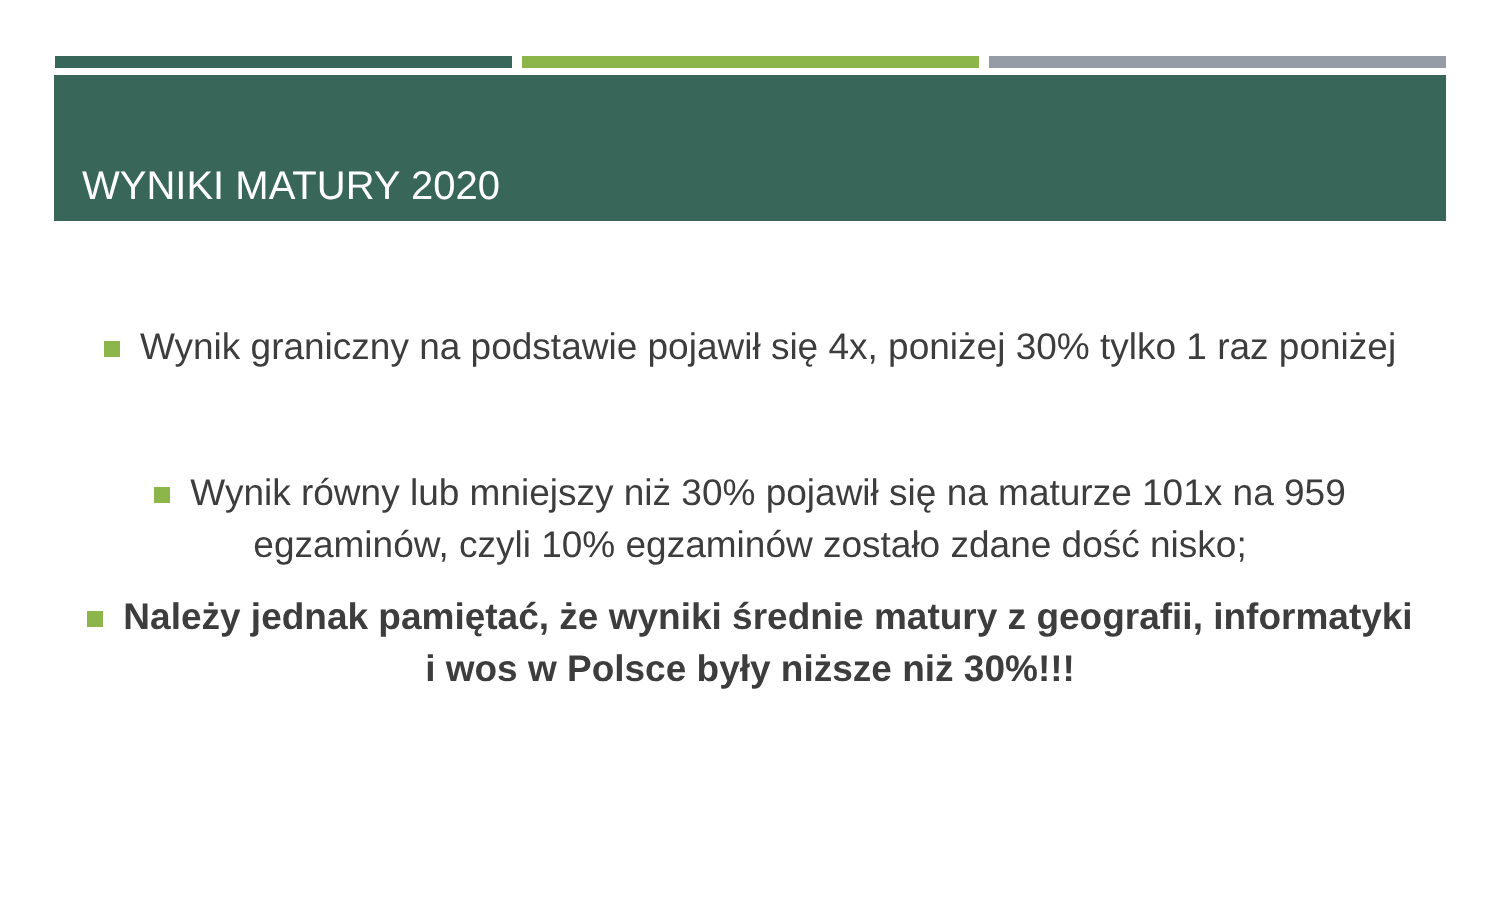WYNIKI MATURY 2020
Wynik graniczny na podstawie pojawił się 4x, poniżej 30% tylko 1 raz poniżej
Wynik równy lub mniejszy niż 30% pojawił się na maturze 101x na 959 egzaminów, czyli 10% egzaminów zostało zdane dość nisko;
Należy jednak pamiętać, że wyniki średnie matury z geografii, informatyki i wos w Polsce były niższe niż 30%!!!